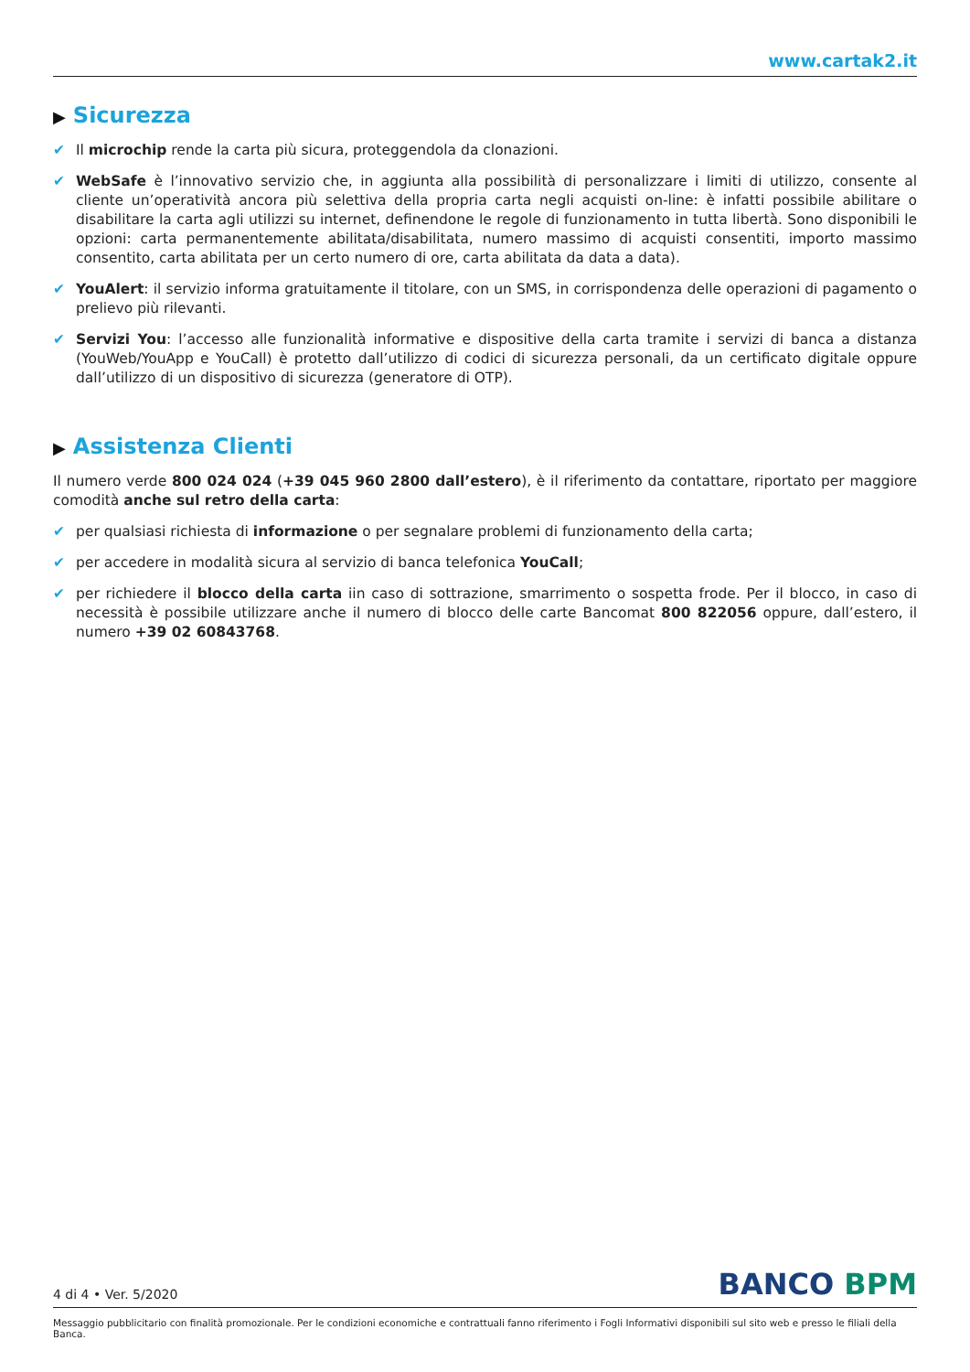www.cartak2.it
▶ Sicurezza
✔ Il microchip rende la carta più sicura, proteggendola da clonazioni.
✔ WebSafe è l’innovativo servizio che, in aggiunta alla possibilità di personalizzare i limiti di utilizzo, consente al cliente un’operatività ancora più selettiva della propria carta negli acquisti on-line: è infatti possibile abilitare o disabilitare la carta agli utilizzi su internet, definendone le regole di funzionamento in tutta libertà. Sono disponibili le opzioni: carta permanentemente abilitata/disabilitata, numero massimo di acquisti consentiti, importo massimo consentito, carta abilitata per un certo numero di ore, carta abilitata da data a data).
✔ YouAlert: il servizio informa gratuitamente il titolare, con un SMS, in corrispondenza delle operazioni di pagamento o prelievo più rilevanti.
✔ Servizi You: l’accesso alle funzionalità informative e dispositive della carta tramite i servizi di banca a distanza (YouWeb/YouApp e YouCall) è protetto dall’utilizzo di codici di sicurezza personali, da un certificato digitale oppure dall’utilizzo di un dispositivo di sicurezza (generatore di OTP).
▶ Assistenza Clienti
Il numero verde 800 024 024 (+39 045 960 2800 dall’estero), è il riferimento da contattare, riportato per maggiore comodità anche sul retro della carta:
✔ per qualsiasi richiesta di informazione o per segnalare problemi di funzionamento della carta;
✔ per accedere in modalità sicura al servizio di banca telefonica YouCall;
✔ per richiedere il blocco della carta iin caso di sottrazione, smarrimento o sospetta frode. Per il blocco, in caso di necessità è possibile utilizzare anche il numero di blocco delle carte Bancomat 800 822056 oppure, dall’estero, il numero +39 02 60843768.
4 di 4 • Ver. 5/2020
BANCO BPM
Messaggio pubblicitario con finalità promozionale. Per le condizioni economiche e contrattuali fanno riferimento i Fogli Informativi disponibili sul sito web e presso le filiali della Banca.